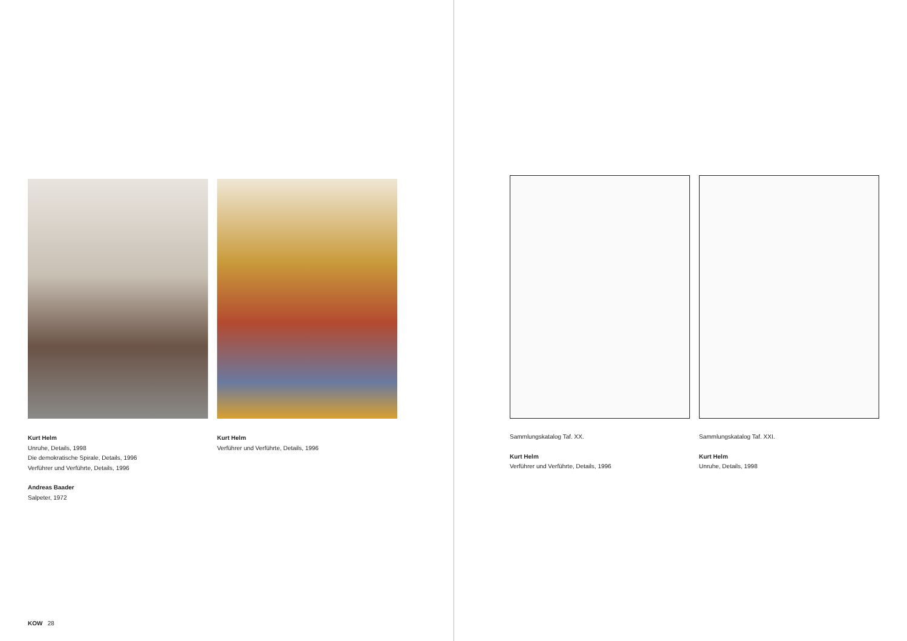Kurt Helm
Unruhe, Details, 1998
Die demokratische Spirale, Details, 1996
Verführer und Verführte, Details, 1996
Andreas Baader
Salpeter, 1972
Kurt Helm
Verführer und Verführte, Details, 1996
Sammlungskatalog Taf. XX.
Kurt Helm
Verführer und Verführte, Details, 1996
Sammlungskatalog Taf. XXI.
Kurt Helm
Unruhe, Details, 1998
KOW 28